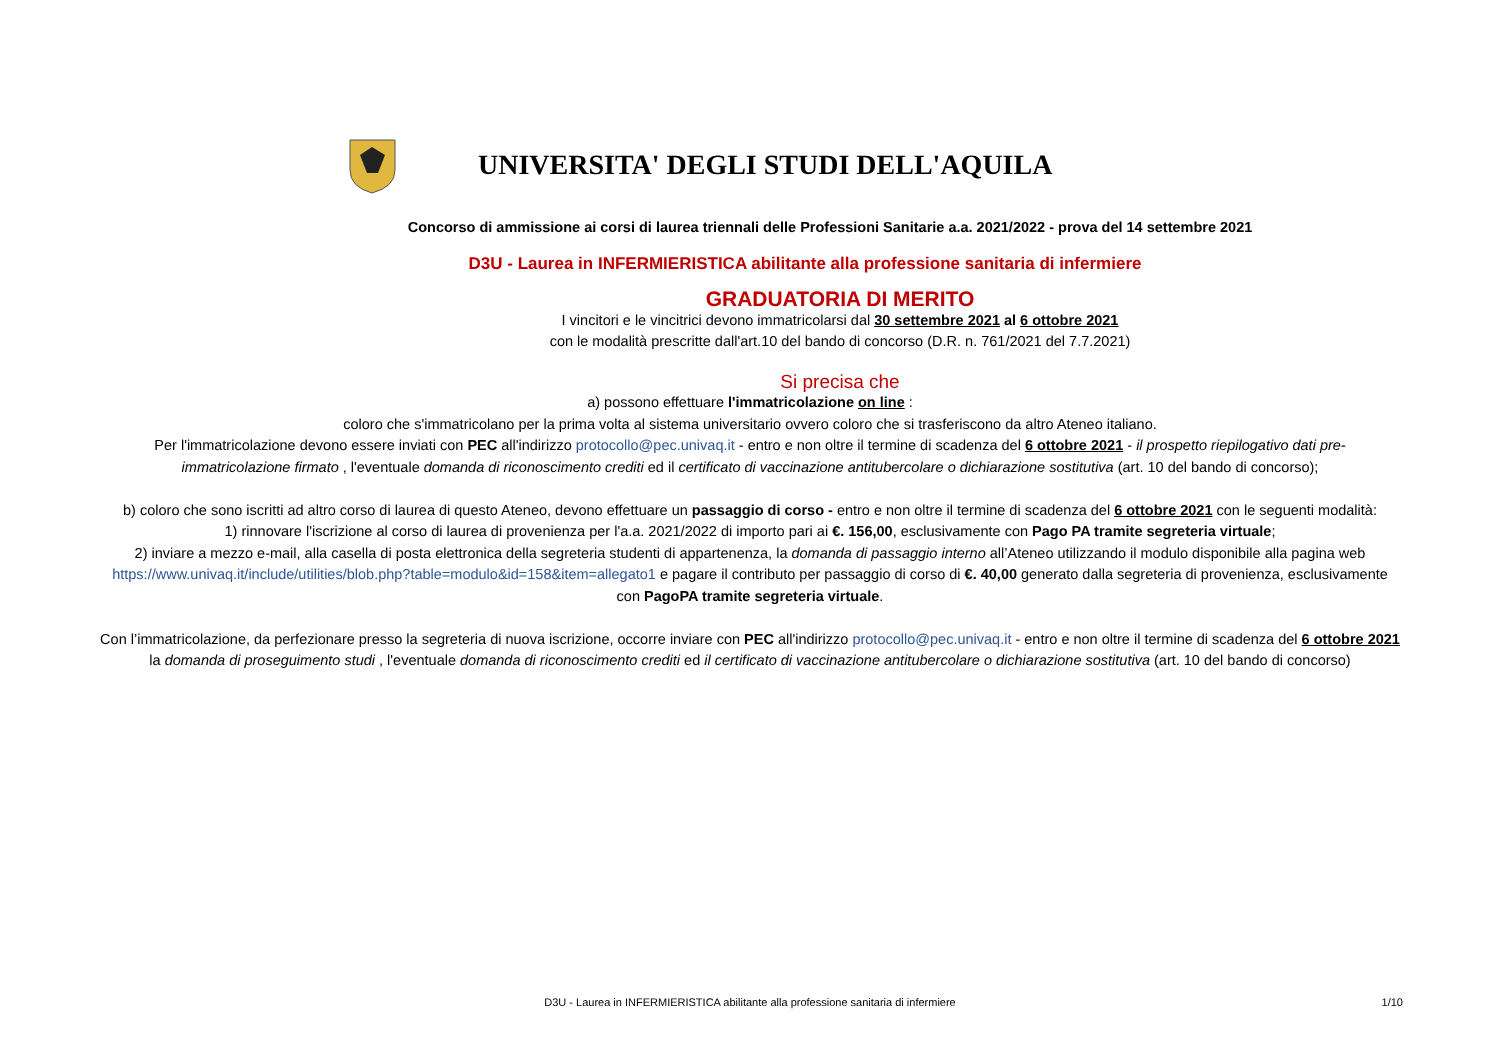UNIVERSITA' DEGLI STUDI DELL'AQUILA
Concorso di ammissione ai corsi di laurea triennali delle Professioni Sanitarie a.a. 2021/2022 - prova del 14 settembre 2021
D3U - Laurea in INFERMIERISTICA abilitante alla professione sanitaria di infermiere
GRADUATORIA DI MERITO
I vincitori e le vincitrici devono immatricolarsi dal 30 settembre 2021 al 6 ottobre 2021
con le modalità prescritte dall'art.10 del bando di concorso (D.R. n. 761/2021 del 7.7.2021)
Si precisa che
a) possono effettuare l'immatricolazione on line :
coloro che s'immatricolano per la prima volta al sistema universitario ovvero coloro che si trasferiscono da altro Ateneo italiano.
Per l'immatricolazione devono essere inviati con PEC all'indirizzo protocollo@pec.univaq.it - entro e non oltre il termine di scadenza del 6 ottobre 2021 - il prospetto riepilogativo dati pre-immatricolazione firmato , l'eventuale domanda di riconoscimento crediti ed il certificato di vaccinazione antitubercolare o dichiarazione sostitutiva (art. 10 del bando di concorso);
b) coloro che sono iscritti ad altro corso di laurea di questo Ateneo, devono effettuare un passaggio di corso - entro e non oltre il termine di scadenza del 6 ottobre 2021 con le seguenti modalità:
1) rinnovare l'iscrizione al corso di laurea di provenienza per l'a.a. 2021/2022 di importo pari ai €. 156,00, esclusivamente con Pago PA tramite segreteria virtuale;
2) inviare a mezzo e-mail, alla casella di posta elettronica della segreteria studenti di appartenenza, la domanda di passaggio interno all’Ateneo utilizzando il modulo disponibile alla pagina web https://www.univaq.it/include/utilities/blob.php?table=modulo&id=158&item=allegato1 e pagare il contributo per passaggio di corso di €. 40,00 generato dalla segreteria di provenienza, esclusivamente con PagoPA tramite segreteria virtuale.
Con l’immatricolazione, da perfezionare presso la segreteria di nuova iscrizione, occorre inviare con PEC all'indirizzo protocollo@pec.univaq.it - entro e non oltre il termine di scadenza del 6 ottobre 2021 la domanda di proseguimento studi , l'eventuale domanda di riconoscimento crediti ed il certificato di vaccinazione antitubercolare o dichiarazione sostitutiva (art. 10 del bando di concorso)
D3U - Laurea in INFERMIERISTICA abilitante alla professione sanitaria di infermiere
1/10